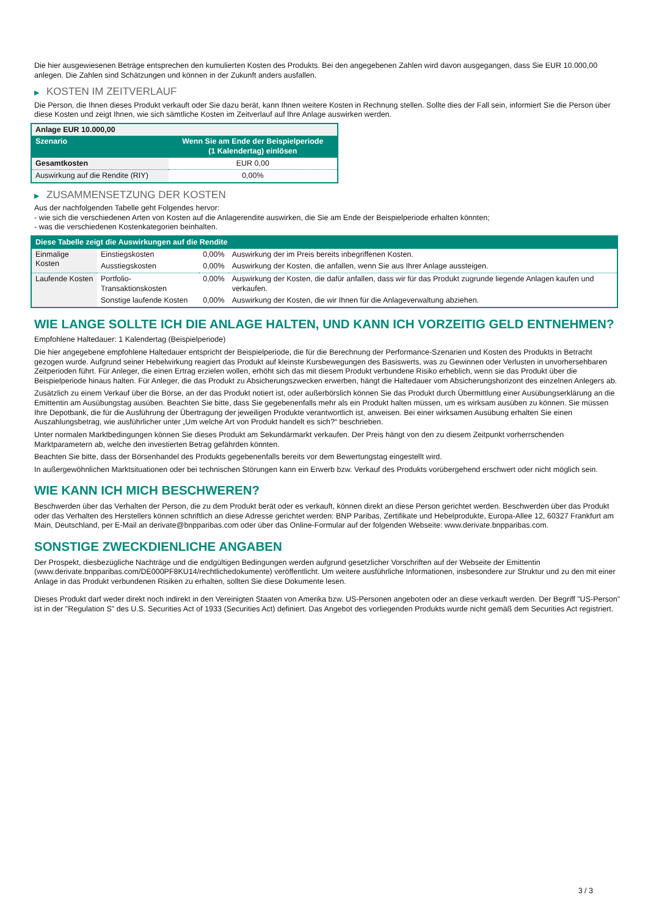Die hier ausgewiesenen Beträge entsprechen den kumulierten Kosten des Produkts. Bei den angegebenen Zahlen wird davon ausgegangen, dass Sie EUR 10.000,00 anlegen. Die Zahlen sind Schätzungen und können in der Zukunft anders ausfallen.
▶ KOSTEN IM ZEITVERLAUF
Die Person, die Ihnen dieses Produkt verkauft oder Sie dazu berät, kann Ihnen weitere Kosten in Rechnung stellen. Sollte dies der Fall sein, informiert Sie die Person über diese Kosten und zeigt Ihnen, wie sich sämtliche Kosten im Zeitverlauf auf Ihre Anlage auswirken werden.
| Anlage EUR 10.000,00 | |
| --- | --- |
| Szenario | Wenn Sie am Ende der Beispielperiode (1 Kalendertag) einlösen |
| Gesamtkosten | EUR 0,00 |
| Auswirkung auf die Rendite (RIY) | 0,00% |
▶ ZUSAMMENSETZUNG DER KOSTEN
Aus der nachfolgenden Tabelle geht Folgendes hervor:
- wie sich die verschiedenen Arten von Kosten auf die Anlagerendite auswirken, die Sie am Ende der Beispielperiode erhalten könnten;
- was die verschiedenen Kostenkategorien beinhalten.
| Diese Tabelle zeigt die Auswirkungen auf die Rendite | | | |
| --- | --- | --- | --- |
| Einmalige Kosten | Einstiegskosten | 0,00% | Auswirkung der im Preis bereits inbegriffenen Kosten. |
| | Ausstiegskosten | 0,00% | Auswirkung der Kosten, die anfallen, wenn Sie aus Ihrer Anlage aussteigen. |
| Laufende Kosten | Portfolio-Transaktionskosten | 0,00% | Auswirkung der Kosten, die dafür anfallen, dass wir für das Produkt zugrunde liegende Anlagen kaufen und verkaufen. |
| | Sonstige laufende Kosten | 0,00% | Auswirkung der Kosten, die wir Ihnen für die Anlageverwaltung abziehen. |
WIE LANGE SOLLTE ICH DIE ANLAGE HALTEN, UND KANN ICH VORZEITIG GELD ENTNEHMEN?
Empfohlene Haltedauer: 1 Kalendertag (Beispielperiode)
Die hier angegebene empfohlene Haltedauer entspricht der Beispielperiode, die für die Berechnung der Performance-Szenarien und Kosten des Produkts in Betracht gezogen wurde. Aufgrund seiner Hebelwirkung reagiert das Produkt auf kleinste Kursbewegungen des Basiswerts, was zu Gewinnen oder Verlusten in unvorhersehbaren Zeitperioden führt. Für Anleger, die einen Ertrag erzielen wollen, erhöht sich das mit diesem Produkt verbundene Risiko erheblich, wenn sie das Produkt über die Beispielperiode hinaus halten. Für Anleger, die das Produkt zu Absicherungszwecken erwerben, hängt die Haltedauer vom Absicherungshorizont des einzelnen Anlegers ab.
Zusätzlich zu einem Verkauf über die Börse, an der das Produkt notiert ist, oder außerbörslich können Sie das Produkt durch Übermittlung einer Ausübungserklärung an die Emittentin am Ausübungstag ausüben. Beachten Sie bitte, dass Sie gegebenenfalls mehr als ein Produkt halten müssen, um es wirksam ausüben zu können. Sie müssen Ihre Depotbank, die für die Ausführung der Übertragung der jeweiligen Produkte verantwortlich ist, anweisen. Bei einer wirksamen Ausübung erhalten Sie einen Auszahlungsbetrag, wie ausführlicher unter „Um welche Art von Produkt handelt es sich?“ beschrieben.
Unter normalen Marktbedingungen können Sie dieses Produkt am Sekundärmarkt verkaufen. Der Preis hängt von den zu diesem Zeitpunkt vorherrschenden Marktparametern ab, welche den investierten Betrag gefährden könnten.
Beachten Sie bitte, dass der Börsenhandel des Produkts gegebenenfalls bereits vor dem Bewertungstag eingestellt wird.
In außergewöhnlichen Marktsituationen oder bei technischen Störungen kann ein Erwerb bzw. Verkauf des Produkts vorübergehend erschwert oder nicht möglich sein.
WIE KANN ICH MICH BESCHWEREN?
Beschwerden über das Verhalten der Person, die zu dem Produkt berät oder es verkauft, können direkt an diese Person gerichtet werden. Beschwerden über das Produkt oder das Verhalten des Herstellers können schriftlich an diese Adresse gerichtet werden: BNP Paribas, Zertifikate und Hebelprodukte, Europa-Allee 12, 60327 Frankfurt am Main, Deutschland, per E-Mail an derivate@bnpparibas.com oder über das Online-Formular auf der folgenden Webseite: www.derivate.bnpparibas.com.
SONSTIGE ZWECKDIENLICHE ANGABEN
Der Prospekt, diesbezügliche Nachträge und die endgültigen Bedingungen werden aufgrund gesetzlicher Vorschriften auf der Webseite der Emittentin (www.derivate.bnpparibas.com/DE000PF8KU14/rechtlichedokumente) veröffentlicht. Um weitere ausführliche Informationen, insbesondere zur Struktur und zu den mit einer Anlage in das Produkt verbundenen Risiken zu erhalten, sollten Sie diese Dokumente lesen.
Dieses Produkt darf weder direkt noch indirekt in den Vereinigten Staaten von Amerika bzw. US-Personen angeboten oder an diese verkauft werden. Der Begriff "US-Person" ist in der "Regulation S" des U.S. Securities Act of 1933 (Securities Act) definiert. Das Angebot des vorliegenden Produkts wurde nicht gemäß dem Securities Act registriert.
3 / 3